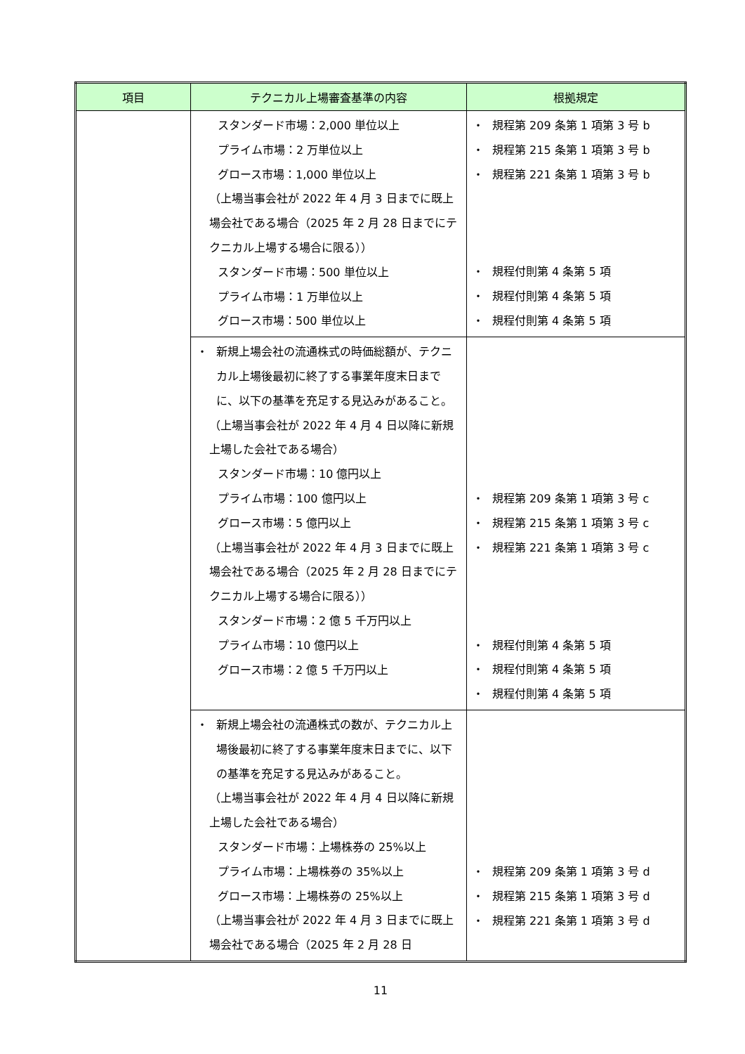| 項目 | テクニカル上場審査基準の内容 | 根拠規定 |
| --- | --- | --- |
| | スタンダード市場：2,000 単位以上 プライム市場：2 万単位以上 グロース市場：1,000 単位以上 （上場当事会社が 2022 年 4 月 3 日までに既上場会社である場合（2025 年 2 月 28 日までにテクニカル上場する場合に限る）） スタンダード市場：500 単位以上 プライム市場：1 万単位以上 グロース市場：500 単位以上 | ・ 規程第 209 条第 1 項第 3 号 b ・ 規程第 215 条第 1 項第 3 号 b ・ 規程第 221 条第 1 項第 3 号 b ・ 規程付則第 4 条第 5 項 ・ 規程付則第 4 条第 5 項 ・ 規程付則第 4 条第 5 項 |
| | ・ 新規上場会社の流通株式の時価総額が、テクニカル上場後最初に終了する事業年度末日までに、以下の基準を充足する見込みがあること。 （上場当事会社が 2022 年 4 月 4 日以降に新規上場した会社である場合） スタンダード市場：10 億円以上 プライム市場：100 億円以上 グロース市場：5 億円以上 （上場当事会社が 2022 年 4 月 3 日までに既上場会社である場合（2025 年 2 月 28 日までにテクニカル上場する場合に限る）） スタンダード市場：2 億 5 千万円以上 プライム市場：10 億円以上 グロース市場：2 億 5 千万円以上 | ・ 規程第 209 条第 1 項第 3 号 c ・ 規程第 215 条第 1 項第 3 号 c ・ 規程第 221 条第 1 項第 3 号 c ・ 規程付則第 4 条第 5 項 ・ 規程付則第 4 条第 5 項 ・ 規程付則第 4 条第 5 項 |
| | ・ 新規上場会社の流通株式の数が、テクニカル上場後最初に終了する事業年度末日までに、以下の基準を充足する見込みがあること。 （上場当事会社が 2022 年 4 月 4 日以降に新規上場した会社である場合） スタンダード市場：上場株券の 25%以上 プライム市場：上場株券の 35%以上 グロース市場：上場株券の 25%以上 （上場当事会社が 2022 年 4 月 3 日までに既上場会社である場合（2025 年 2 月 28 日 | ・ 規程第 209 条第 1 項第 3 号 d ・ 規程第 215 条第 1 項第 3 号 d ・ 規程第 221 条第 1 項第 3 号 d |
11